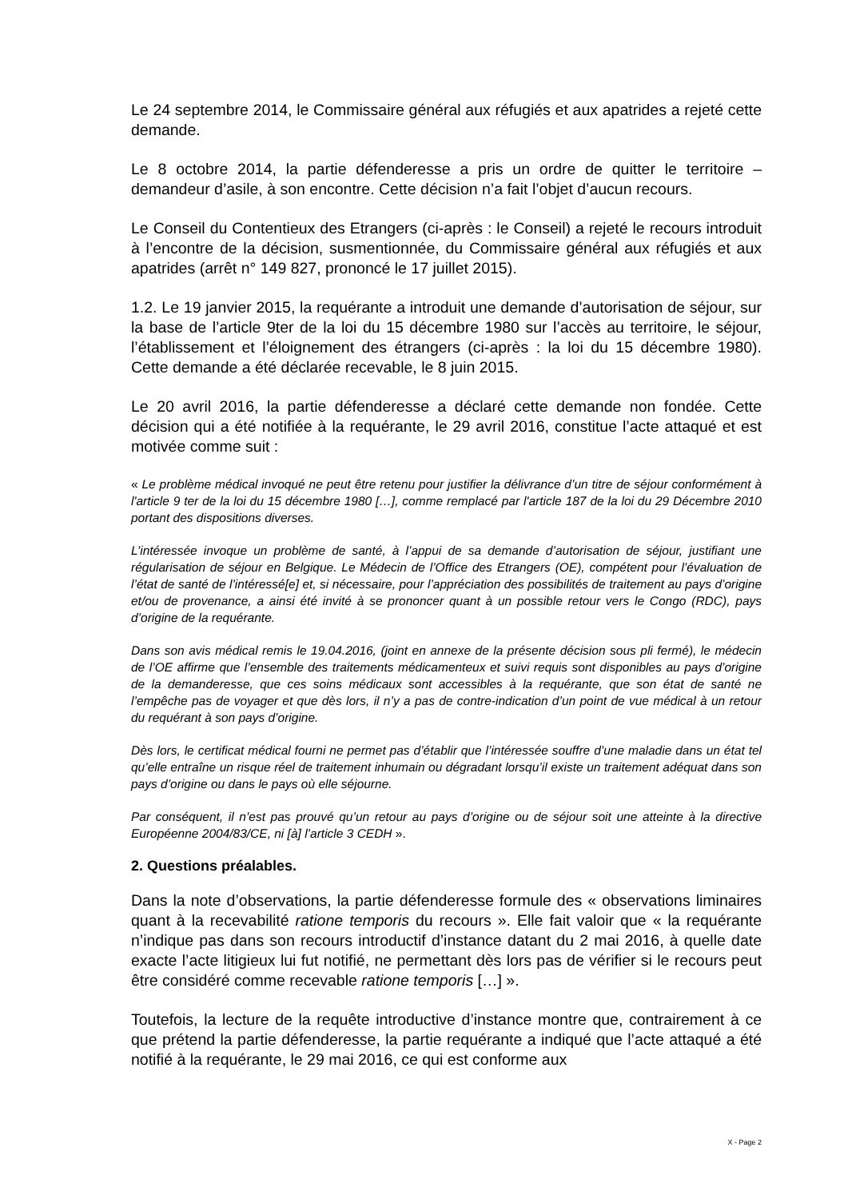Le 24 septembre 2014, le Commissaire général aux réfugiés et aux apatrides a rejeté cette demande.
Le 8 octobre 2014, la partie défenderesse a pris un ordre de quitter le territoire – demandeur d’asile, à son encontre. Cette décision n’a fait l’objet d’aucun recours.
Le Conseil du Contentieux des Etrangers (ci-après : le Conseil) a rejeté le recours introduit à l’encontre de la décision, susmentionnée, du Commissaire général aux réfugiés et aux apatrides (arrêt n° 149 827, prononcé le 17 juillet 2015).
1.2. Le 19 janvier 2015, la requérante a introduit une demande d’autorisation de séjour, sur la base de l’article 9ter de la loi du 15 décembre 1980 sur l’accès au territoire, le séjour, l’établissement et l’éloignement des étrangers (ci-après : la loi du 15 décembre 1980). Cette demande a été déclarée recevable, le 8 juin 2015.
Le 20 avril 2016, la partie défenderesse a déclaré cette demande non fondée. Cette décision qui a été notifiée à la requérante, le 29 avril 2016, constitue l’acte attaqué et est motivée comme suit :
« Le problème médical invoqué ne peut être retenu pour justifier la délivrance d’un titre de séjour conformément à l'article 9 ter de la loi du 15 décembre 1980 […], comme remplacé par l'article 187 de la loi du 29 Décembre 2010 portant des dispositions diverses.
L’intéressée invoque un problème de santé, à l’appui de sa demande d’autorisation de séjour, justifiant une régularisation de séjour en Belgique. Le Médecin de l’Office des Etrangers (OE), compétent pour l’évaluation de l’état de santé de l’intéressé[e] et, si nécessaire, pour l’appréciation des possibilités de traitement au pays d’origine et/ou de provenance, a ainsi été invité à se prononcer quant à un possible retour vers le Congo (RDC), pays d’origine de la requérante.
Dans son avis médical remis le 19.04.2016, (joint en annexe de la présente décision sous pli fermé), le médecin de l’OE affirme que l’ensemble des traitements médicamenteux et suivi requis sont disponibles au pays d’origine de la demanderesse, que ces soins médicaux sont accessibles à la requérante, que son état de santé ne l’empêche pas de voyager et que dès lors, il n’y a pas de contre-indication d’un point de vue médical à un retour du requérant à son pays d’origine.
Dès lors, le certificat médical fourni ne permet pas d’établir que l’intéressée souffre d’une maladie dans un état tel qu’elle entraîne un risque réel de traitement inhumain ou dégradant lorsqu’il existe un traitement adéquat dans son pays d’origine ou dans le pays où elle séjourne.
Par conséquent, il n’est pas prouvé qu’un retour au pays d’origine ou de séjour soit une atteinte à la directive Européenne 2004/83/CE, ni [à] l’article 3 CEDH ».
2. Questions préalables.
Dans la note d’observations, la partie défenderesse formule des « observations liminaires quant à la recevabilité ratione temporis du recours ». Elle fait valoir que « la requérante n’indique pas dans son recours introductif d’instance datant du 2 mai 2016, à quelle date exacte l’acte litigieux lui fut notifié, ne permettant dès lors pas de vérifier si le recours peut être considéré comme recevable ratione temporis […] ».
Toutefois, la lecture de la requête introductive d’instance montre que, contrairement à ce que prétend la partie défenderesse, la partie requérante a indiqué que l’acte attaqué a été notifié à la requérante, le 29 mai 2016, ce qui est conforme aux
X - Page 2